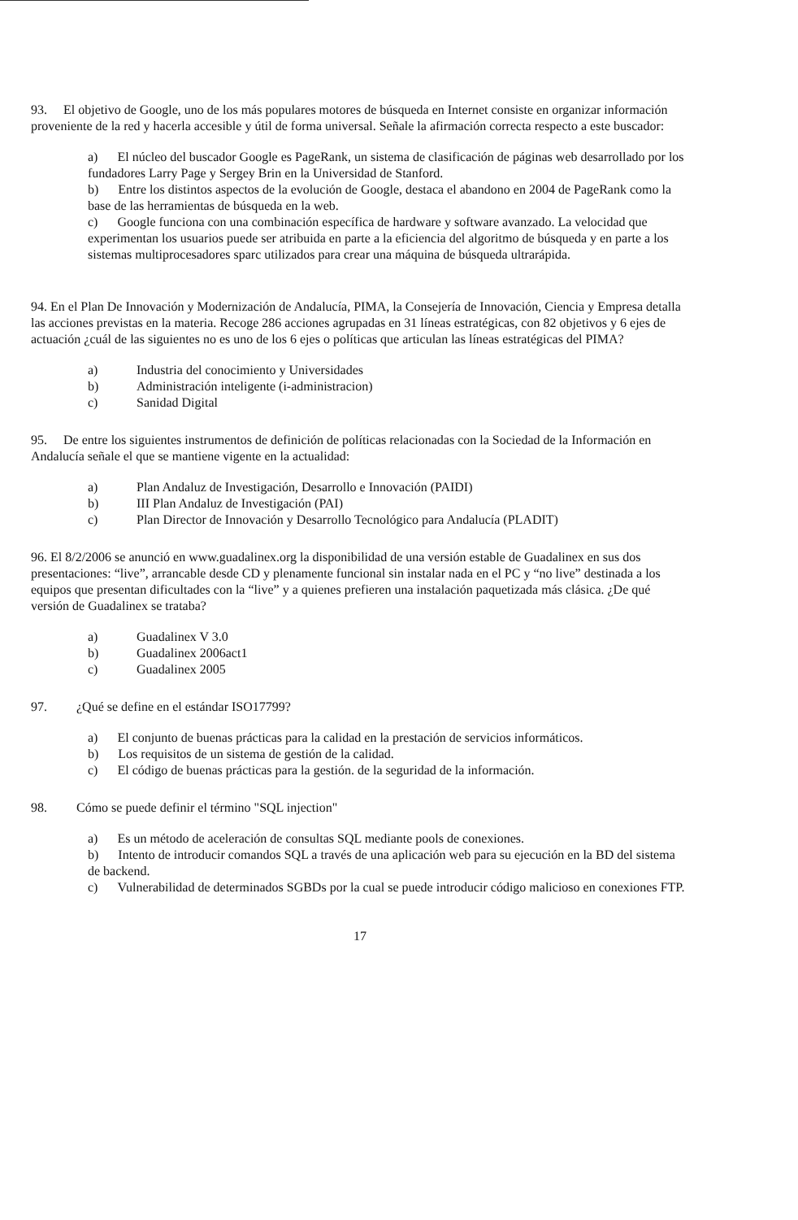93. El objetivo de Google, uno de los más populares motores de búsqueda en Internet consiste en organizar información proveniente de la red y hacerla accesible y útil de forma universal. Señale la afirmación correcta respecto a este buscador:
a) El núcleo del buscador Google es PageRank, un sistema de clasificación de páginas web desarrollado por los fundadores Larry Page y Sergey Brin en la Universidad de Stanford.
b) Entre los distintos aspectos de la evolución de Google, destaca el abandono en 2004 de PageRank como la base de las herramientas de búsqueda en la web.
c) Google funciona con una combinación específica de hardware y software avanzado. La velocidad que experimentan los usuarios puede ser atribuida en parte a la eficiencia del algoritmo de búsqueda y en parte a los sistemas multiprocesadores sparc utilizados para crear una máquina de búsqueda ultrarápida.
94. En el Plan De Innovación y Modernización de Andalucía, PIMA, la Consejería de Innovación, Ciencia y Empresa detalla las acciones previstas en la materia. Recoge 286 acciones agrupadas en 31 líneas estratégicas, con 82 objetivos y 6 ejes de actuación ¿cuál de las siguientes no es uno de los 6 ejes o políticas que articulan las líneas estratégicas del PIMA?
a) Industria del conocimiento y Universidades
b) Administración inteligente (i-administracion)
c) Sanidad Digital
95. De entre los siguientes instrumentos de definición de políticas relacionadas con la Sociedad de la Información en Andalucía señale el que se mantiene vigente en la actualidad:
a) Plan Andaluz de Investigación, Desarrollo e Innovación (PAIDI)
b) III Plan Andaluz de Investigación (PAI)
c) Plan Director de Innovación y Desarrollo Tecnológico para Andalucía (PLADIT)
96. El 8/2/2006 se anunció en www.guadalinex.org la disponibilidad de una versión estable de Guadalinex en sus dos presentaciones: “live”, arrancable desde CD y plenamente funcional sin instalar nada en el PC y “no live” destinada a los equipos que presentan dificultades con la “live” y a quienes prefieren una instalación paquetizada más clásica. ¿De qué versión de Guadalinex se trataba?
a) Guadalinex V 3.0
b) Guadalinex 2006act1
c) Guadalinex 2005
97. ¿Qué se define en el estándar ISO17799?
a) El conjunto de buenas prácticas para la calidad en la prestación de servicios informáticos.
b) Los requisitos de un sistema de gestión de la calidad.
c) El código de buenas prácticas para la gestión. de la seguridad de la información.
98. Cómo se puede definir el término "SQL injection"
a) Es un método de aceleración de consultas SQL mediante pools de conexiones.
b) Intento de introducir comandos SQL a través de una aplicación web para su ejecución en la BD del sistema de backend.
c) Vulnerabilidad de determinados SGBDs por la cual se puede introducir código malicioso en conexiones FTP.
17